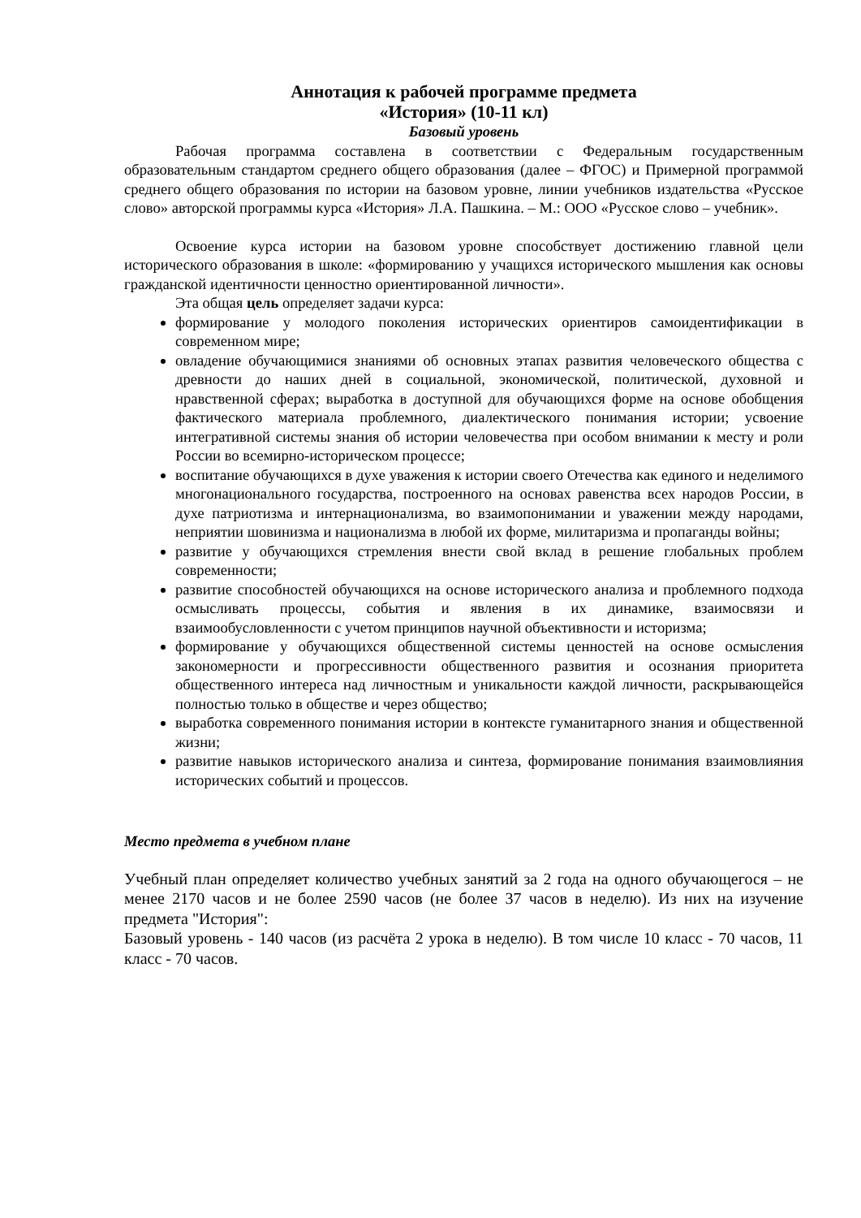Аннотация к рабочей программе предмета
«История» (10-11 кл)
Базовый уровень
Рабочая программа составлена в соответствии с Федеральным государственным образовательным стандартом среднего общего образования (далее – ФГОС) и Примерной программой среднего общего образования по истории на базовом уровне, линии учебников издательства «Русское слово» авторской программы курса «История» Л.А. Пашкина. – М.: ООО «Русское слово – учебник».
Освоение курса истории на базовом уровне способствует достижению главной цели исторического образования в школе: «формированию у учащихся исторического мышления как основы гражданской идентичности ценностно ориентированной личности».
Эта общая цель определяет задачи курса:
формирование у молодого поколения исторических ориентиров самоидентификации в современном мире;
овладение обучающимися знаниями об основных этапах развития человеческого общества с древности до наших дней в социальной, экономической, политической, духовной и нравственной сферах; выработка в доступной для обучающихся форме на основе обобщения фактического материала проблемного, диалектического понимания истории; усвоение интегративной системы знания об истории человечества при особом внимании к месту и роли России во всемирно-историческом процессе;
воспитание обучающихся в духе уважения к истории своего Отечества как единого и неделимого многонационального государства, построенного на основах равенства всех народов России, в духе патриотизма и интернационализма, во взаимопонимании и уважении между народами, неприятии шовинизма и национализма в любой их форме, милитаризма и пропаганды войны;
развитие у обучающихся стремления внести свой вклад в решение глобальных проблем современности;
развитие способностей обучающихся на основе исторического анализа и проблемного подхода осмысливать процессы, события и явления в их динамике, взаимосвязи и взаимообусловленности с учетом принципов научной объективности и историзма;
формирование у обучающихся общественной системы ценностей на основе осмысления закономерности и прогрессивности общественного развития и осознания приоритета общественного интереса над личностным и уникальности каждой личности, раскрывающейся полностью только в обществе и через общество;
выработка современного понимания истории в контексте гуманитарного знания и общественной жизни;
развитие навыков исторического анализа и синтеза, формирование понимания взаимовлияния исторических событий и процессов.
Место предмета в учебном плане
Учебный план определяет количество учебных занятий за 2 года на одного обучающегося – не менее 2170 часов и не более 2590 часов (не более 37 часов в неделю). Из них на изучение предмета "История":
Базовый уровень - 140 часов (из расчёта 2 урока в неделю). В том числе 10 класс - 70 часов, 11 класс - 70 часов.